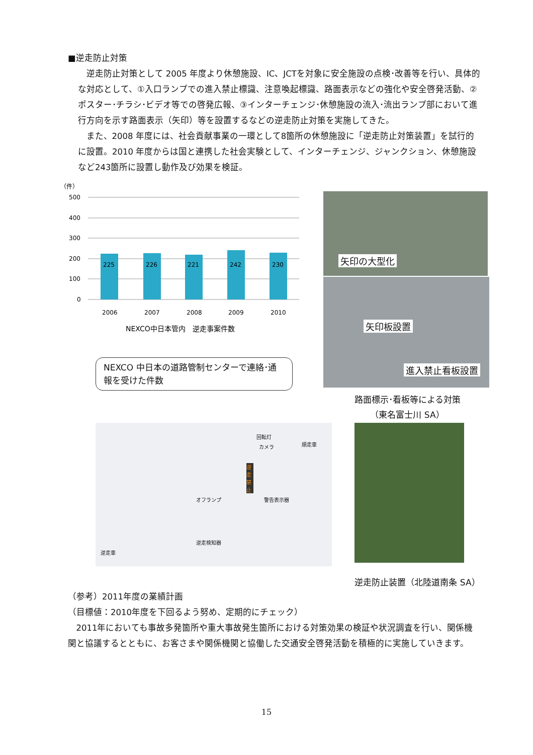■逆走防止対策
逆走防止対策として 2005 年度より休憩施設、IC、JCTを対象に安全施設の点検･改善等を行い、具体的な対応として、①入口ランプでの進入禁止標識、注意喚起標識、路面表示などの強化や安全啓発活動、②ポスター･チラシ･ビデオ等での啓発広報、③インターチェンジ･休憩施設の流入･流出ランプ部において進行方向を示す路面表示（矢印）等を設置するなどの逆走防止対策を実施してきた。
また、2008 年度には、社会貢献事業の一環として8箇所の休憩施設に「逆走防止対策装置」を試行的に設置。2010 年度からは国と連携した社会実験として、インターチェンジ、ジャンクション、休憩施設など243箇所に設置し動作及び効果を検証。
（件）
500
400
300
200
100
0
225
226
221
242
230
2006
2007
2008
2009
2010
NEXCO中日本管内　逆走事案件数
NEXCO 中日本の道路管制センターで連絡･通報を受けた件数
矢印の大型化
矢印板設置
進入禁止看板設置
路面標示･看板等による対策
（東名富士川 SA）
回転灯
カメラ 順走車
警告表示器 オフランプ
逆走検知器
逆走車
逆走禁止
逆走防止装置（北陸道南条 SA）
（参考）2011年度の業績計画
（目標値：2010年度を下回るよう努め、定期的にチェック）
2011年においても事故多発箇所や重大事故発生箇所における対策効果の検証や状況調査を行い、関係機関と協議するとともに、お客さまや関係機関と協働した交通安全啓発活動を積極的に実施していきます。
15